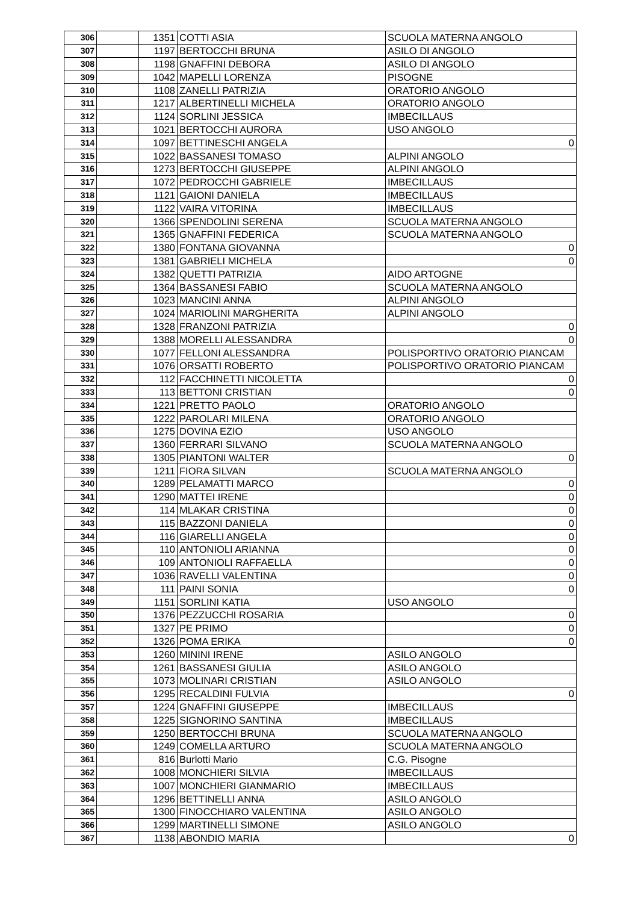| 306 | | 1351 | COTTI ASIA | SCUOLA MATERNA ANGOLO |
| 307 | | 1197 | BERTOCCHI BRUNA | ASILO DI ANGOLO |
| 308 | | 1198 | GNAFFINI DEBORA | ASILO DI ANGOLO |
| 309 | | 1042 | MAPELLI LORENZA | PISOGNE |
| 310 | | 1108 | ZANELLI PATRIZIA | ORATORIO ANGOLO |
| 311 | | 1217 | ALBERTINELLI MICHELA | ORATORIO ANGOLO |
| 312 | | 1124 | SORLINI JESSICA | IMBECILLAUS |
| 313 | | 1021 | BERTOCCHI AURORA | USO ANGOLO |
| 314 | | 1097 | BETTINESCHI ANGELA | 0 |
| 315 | | 1022 | BASSANESI TOMASO | ALPINI ANGOLO |
| 316 | | 1273 | BERTOCCHI GIUSEPPE | ALPINI ANGOLO |
| 317 | | 1072 | PEDROCCHI GABRIELE | IMBECILLAUS |
| 318 | | 1121 | GAIONI DANIELA | IMBECILLAUS |
| 319 | | 1122 | VAIRA VITORINA | IMBECILLAUS |
| 320 | | 1366 | SPENDOLINI SERENA | SCUOLA MATERNA ANGOLO |
| 321 | | 1365 | GNAFFINI FEDERICA | SCUOLA MATERNA ANGOLO |
| 322 | | 1380 | FONTANA GIOVANNA | 0 |
| 323 | | 1381 | GABRIELI MICHELA | 0 |
| 324 | | 1382 | QUETTI PATRIZIA | AIDO ARTOGNE |
| 325 | | 1364 | BASSANESI FABIO | SCUOLA MATERNA ANGOLO |
| 326 | | 1023 | MANCINI ANNA | ALPINI ANGOLO |
| 327 | | 1024 | MARIOLINI MARGHERITA | ALPINI ANGOLO |
| 328 | | 1328 | FRANZONI PATRIZIA | 0 |
| 329 | | 1388 | MORELLI ALESSANDRA | 0 |
| 330 | | 1077 | FELLONI ALESSANDRA | POLISPORTIVO ORATORIO PIANCAM |
| 331 | | 1076 | ORSATTI ROBERTO | POLISPORTIVO ORATORIO PIANCAM |
| 332 | | 112 | FACCHINETTI NICOLETTA | 0 |
| 333 | | 113 | BETTONI CRISTIAN | 0 |
| 334 | | 1221 | PRETTO PAOLO | ORATORIO ANGOLO |
| 335 | | 1222 | PAROLARI MILENA | ORATORIO ANGOLO |
| 336 | | 1275 | DOVINA EZIO | USO ANGOLO |
| 337 | | 1360 | FERRARI SILVANO | SCUOLA MATERNA ANGOLO |
| 338 | | 1305 | PIANTONI WALTER | 0 |
| 339 | | 1211 | FIORA SILVAN | SCUOLA MATERNA ANGOLO |
| 340 | | 1289 | PELAMATTI MARCO | 0 |
| 341 | | 1290 | MATTEI IRENE | 0 |
| 342 | | 114 | MLAKAR CRISTINA | 0 |
| 343 | | 115 | BAZZONI DANIELA | 0 |
| 344 | | 116 | GIARELLI ANGELA | 0 |
| 345 | | 110 | ANTONIOLI ARIANNA | 0 |
| 346 | | 109 | ANTONIOLI RAFFAELLA | 0 |
| 347 | | 1036 | RAVELLI VALENTINA | 0 |
| 348 | | 111 | PAINI SONIA | 0 |
| 349 | | 1151 | SORLINI KATIA | USO ANGOLO |
| 350 | | 1376 | PEZZUCCHI ROSARIA | 0 |
| 351 | | 1327 | PE PRIMO | 0 |
| 352 | | 1326 | POMA ERIKA | 0 |
| 353 | | 1260 | MININI IRENE | ASILO ANGOLO |
| 354 | | 1261 | BASSANESI GIULIA | ASILO ANGOLO |
| 355 | | 1073 | MOLINARI CRISTIAN | ASILO ANGOLO |
| 356 | | 1295 | RECALDINI FULVIA | 0 |
| 357 | | 1224 | GNAFFINI GIUSEPPE | IMBECILLAUS |
| 358 | | 1225 | SIGNORINO SANTINA | IMBECILLAUS |
| 359 | | 1250 | BERTOCCHI BRUNA | SCUOLA MATERNA ANGOLO |
| 360 | | 1249 | COMELLA ARTURO | SCUOLA MATERNA ANGOLO |
| 361 | | 816 | Burlotti Mario | C.G. Pisogne |
| 362 | | 1008 | MONCHIERI SILVIA | IMBECILLAUS |
| 363 | | 1007 | MONCHIERI GIANMARIO | IMBECILLAUS |
| 364 | | 1296 | BETTINELLI ANNA | ASILO ANGOLO |
| 365 | | 1300 | FINOCCHIARO VALENTINA | ASILO ANGOLO |
| 366 | | 1299 | MARTINELLI SIMONE | ASILO ANGOLO |
| 367 | | 1138 | ABONDIO MARIA | 0 |